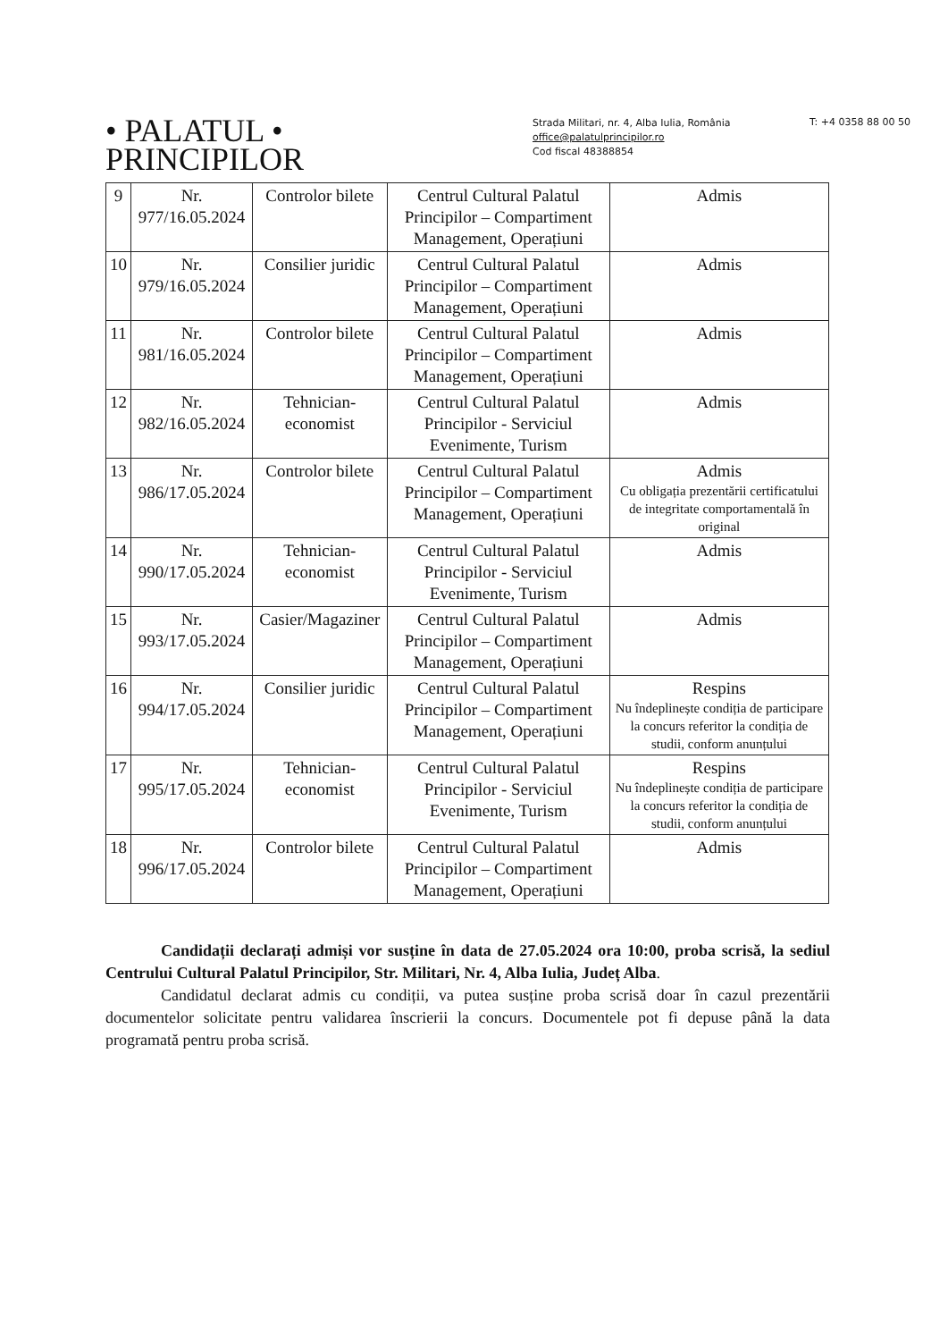• PALATUL •
PRINCIPILOR
Strada Militari, nr. 4, Alba Iulia, România
office@palatulprincipilor.ro
Cod fiscal 48388854
T: +4 0358 88 00 50
| 9 | Nr. 977/16.05.2024 | Controlor bilete | Centrul Cultural Palatul Principilor – Compartiment Management, Operațiuni | Admis |
| 10 | Nr. 979/16.05.2024 | Consilier juridic | Centrul Cultural Palatul Principilor – Compartiment Management, Operațiuni | Admis |
| 11 | Nr. 981/16.05.2024 | Controlor bilete | Centrul Cultural Palatul Principilor – Compartiment Management, Operațiuni | Admis |
| 12 | Nr. 982/16.05.2024 | Tehnician-economist | Centrul Cultural Palatul Principilor - Serviciul Evenimente, Turism | Admis |
| 13 | Nr. 986/17.05.2024 | Controlor bilete | Centrul Cultural Palatul Principilor – Compartiment Management, Operațiuni | Admis Cu obligația prezentării certificatului de integritate comportamentală în original |
| 14 | Nr. 990/17.05.2024 | Tehnician-economist | Centrul Cultural Palatul Principilor - Serviciul Evenimente, Turism | Admis |
| 15 | Nr. 993/17.05.2024 | Casier/Magaziner | Centrul Cultural Palatul Principilor – Compartiment Management, Operațiuni | Admis |
| 16 | Nr. 994/17.05.2024 | Consilier juridic | Centrul Cultural Palatul Principilor – Compartiment Management, Operațiuni | Respins Nu îndeplinește condiția de participare la concurs referitor la condiția de studii, conform anunțului |
| 17 | Nr. 995/17.05.2024 | Tehnician-economist | Centrul Cultural Palatul Principilor - Serviciul Evenimente, Turism | Respins Nu îndeplinește condiția de participare la concurs referitor la condiția de studii, conform anunțului |
| 18 | Nr. 996/17.05.2024 | Controlor bilete | Centrul Cultural Palatul Principilor – Compartiment Management, Operațiuni | Admis |
Candidații declarați admiși vor susține în data de 27.05.2024 ora 10:00, proba scrisă, la sediul Centrului Cultural Palatul Principilor, Str. Militari, Nr. 4, Alba Iulia, Județ Alba.
Candidatul declarat admis cu condiții, va putea susține proba scrisă doar în cazul prezentării documentelor solicitate pentru validarea înscrierii la concurs. Documentele pot fi depuse până la data programată pentru proba scrisă.